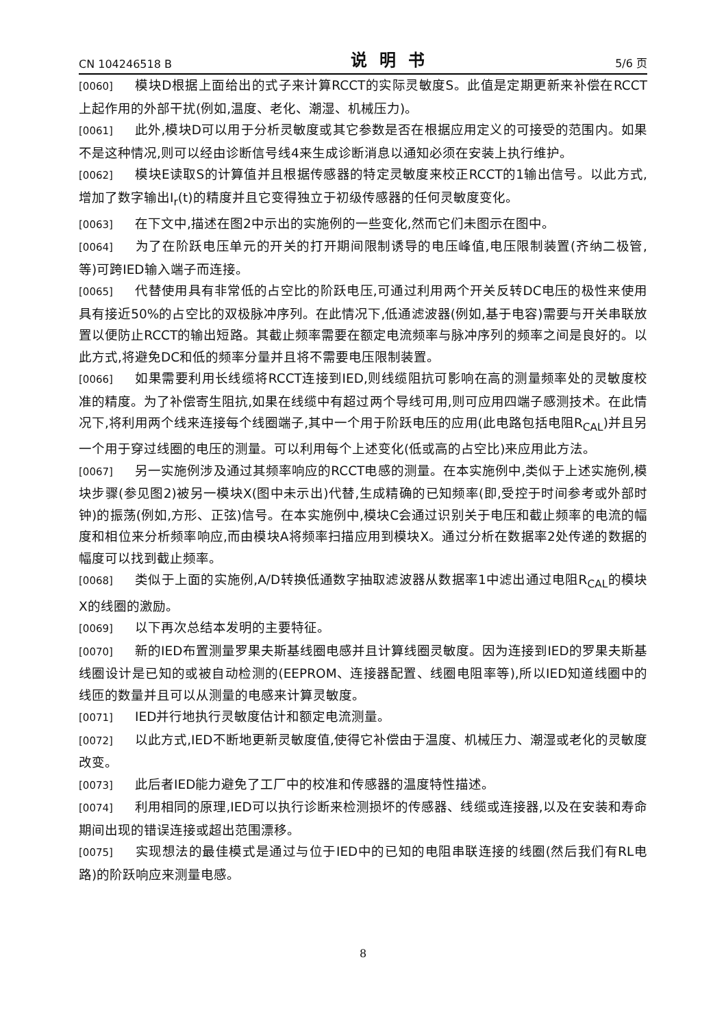CN 104246518 B 说明书 5/6 页
[0060] 模块D根据上面给出的式子来计算RCCT的实际灵敏度S。此值是定期更新来补偿在RCCT上起作用的外部干扰(例如,温度、老化、潮湿、机械压力)。
[0061] 此外,模块D可以用于分析灵敏度或其它参数是否在根据应用定义的可接受的范围内。如果不是这种情况,则可以经由诊断信号线4来生成诊断消息以通知必须在安装上执行维护。
[0062] 模块E读取S的计算值并且根据传感器的特定灵敏度来校正RCCT的1输出信号。以此方式,增加了数字输出I<sub>r</sub>(t)的精度并且它变得独立于初级传感器的任何灵敏度变化。
[0063] 在下文中,描述在图2中示出的实施例的一些变化,然而它们未图示在图中。
[0064] 为了在阶跃电压单元的开关的打开期间限制诱导的电压峰值,电压限制装置(齐纳二极管,等)可跨IED输入端子而连接。
[0065] 代替使用具有非常低的占空比的阶跃电压,可通过利用两个开关反转DC电压的极性来使用具有接近50%的占空比的双极脉冲序列。在此情况下,低通滤波器(例如,基于电容)需要与开关串联放置以便防止RCCT的输出短路。其截止频率需要在额定电流频率与脉冲序列的频率之间是良好的。以此方式,将避免DC和低的频率分量并且将不需要电压限制装置。
[0066] 如果需要利用长线缆将RCCT连接到IED,则线缆阻抗可影响在高的测量频率处的灵敏度校准的精度。为了补偿寄生阻抗,如果在线缆中有超过两个导线可用,则可应用四端子感测技术。在此情况下,将利用两个线来连接每个线圈端子,其中一个用于阶跃电压的应用(此电路包括电阻R<sub>CAL</sub>)并且另一个用于穿过线圈的电压的测量。可以利用每个上述变化(低或高的占空比)来应用此方法。
[0067] 另一实施例涉及通过其频率响应的RCCT电感的测量。在本实施例中,类似于上述实施例,模块步骤(参见图2)被另一模块X(图中未示出)代替,生成精确的已知频率(即,受控于时间参考或外部时钟)的振荡(例如,方形、正弦)信号。在本实施例中,模块C会通过识别关于电压和截止频率的电流的幅度和相位来分析频率响应,而由模块A将频率扫描应用到模块X。通过分析在数据率2处传递的数据的幅度可以找到截止频率。
[0068] 类似于上面的实施例,A/D转换低通数字抽取滤波器从数据率1中滤出通过电阻R<sub>CAL</sub>的模块X的线圈的激励。
[0069] 以下再次总结本发明的主要特征。
[0070] 新的IED布置测量罗果夫斯基线圈电感并且计算线圈灵敏度。因为连接到IED的罗果夫斯基线圈设计是已知的或被自动检测的(EEPROM、连接器配置、线圈电阻率等),所以IED知道线圈中的线匝的数量并且可以从测量的电感来计算灵敏度。
[0071] IED并行地执行灵敏度估计和额定电流测量。
[0072] 以此方式,IED不断地更新灵敏度值,使得它补偿由于温度、机械压力、潮湿或老化的灵敏度改变。
[0073] 此后者IED能力避免了工厂中的校准和传感器的温度特性描述。
[0074] 利用相同的原理,IED可以执行诊断来检测损坏的传感器、线缆或连接器,以及在安装和寿命期间出现的错误连接或超出范围漂移。
[0075] 实现想法的最佳模式是通过与位于IED中的已知的电阻串联连接的线圈(然后我们有RL电路)的阶跃响应来测量电感。
8